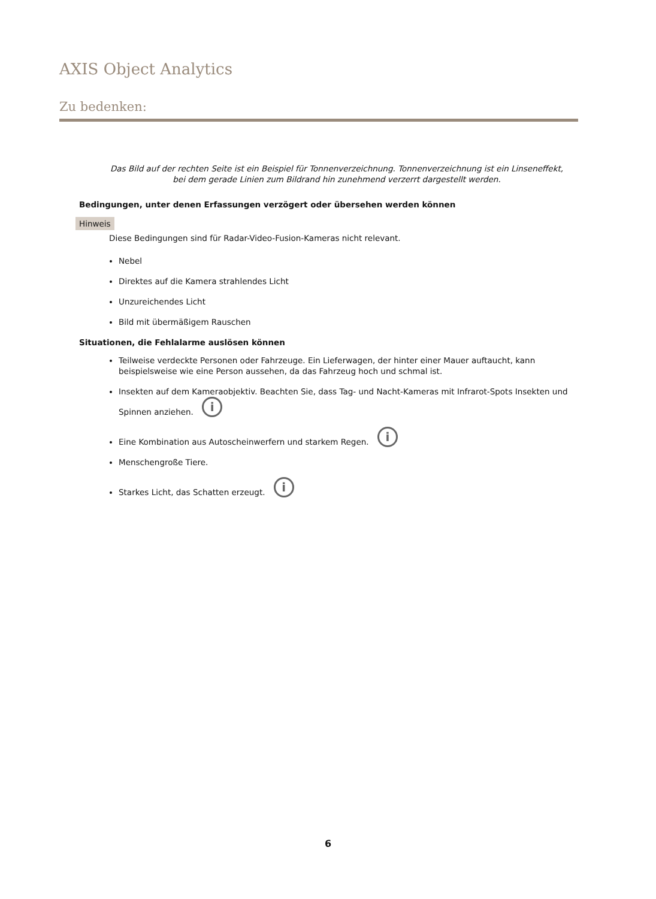AXIS Object Analytics
Zu bedenken:
Das Bild auf der rechten Seite ist ein Beispiel für Tonnenverzeichnung. Tonnenverzeichnung ist ein Linseneffekt, bei dem gerade Linien zum Bildrand hin zunehmend verzerrt dargestellt werden.
Bedingungen, unter denen Erfassungen verzögert oder übersehen werden können
Hinweis
Diese Bedingungen sind für Radar-Video-Fusion-Kameras nicht relevant.
Nebel
Direktes auf die Kamera strahlendes Licht
Unzureichendes Licht
Bild mit übermäßigem Rauschen
Situationen, die Fehlalarme auslösen können
Teilweise verdeckte Personen oder Fahrzeuge. Ein Lieferwagen, der hinter einer Mauer auftaucht, kann beispielsweise wie eine Person aussehen, da das Fahrzeug hoch und schmal ist.
Insekten auf dem Kameraobjektiv. Beachten Sie, dass Tag- und Nacht-Kameras mit Infrarot-Spots Insekten und Spinnen anziehen. i
Eine Kombination aus Autoscheinwerfern und starkem Regen. i
Menschengroße Tiere.
Starkes Licht, das Schatten erzeugt. i
6